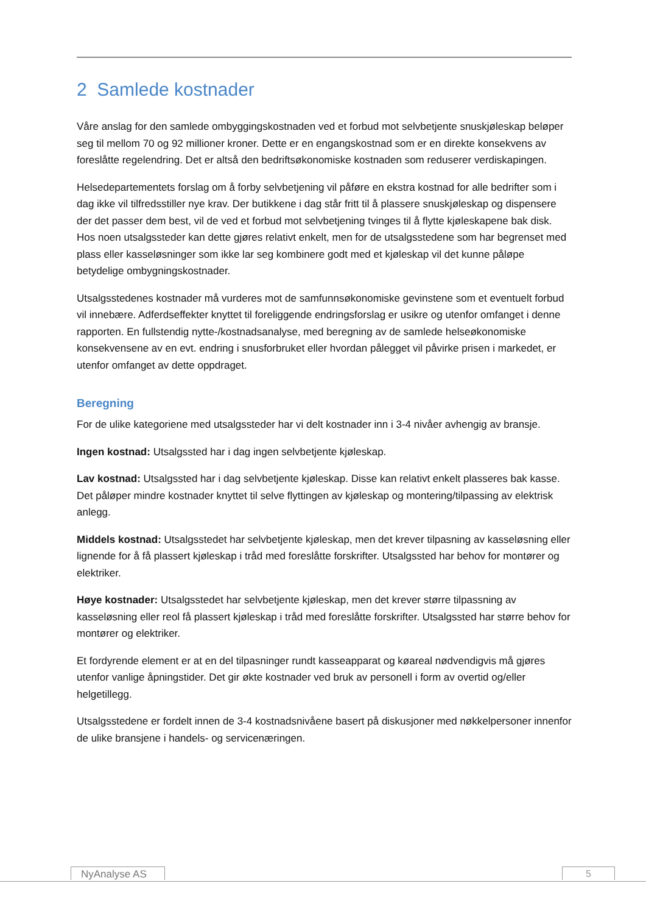2 Samlede kostnader
Våre anslag for den samlede ombyggingskostnaden ved et forbud mot selvbetjente snuskjøleskap beløper seg til mellom 70 og 92 millioner kroner. Dette er en engangskostnad som er en direkte konsekvens av foreslåtte regelendring. Det er altså den bedriftsøkonomiske kostnaden som reduserer verdiskapingen.
Helsedepartementets forslag om å forby selvbetjening vil påføre en ekstra kostnad for alle bedrifter som i dag ikke vil tilfredsstiller nye krav. Der butikkene i dag står fritt til å plassere snuskjøleskap og dispensere der det passer dem best, vil de ved et forbud mot selvbetjening tvinges til å flytte kjøleskapene bak disk. Hos noen utsalgssteder kan dette gjøres relativt enkelt, men for de utsalgsstedene som har begrenset med plass eller kasseløsninger som ikke lar seg kombinere godt med et kjøleskap vil det kunne påløpe betydelige ombygningskostnader.
Utsalgsstedenes kostnader må vurderes mot de samfunnsøkonomiske gevinstene som et eventuelt forbud vil innebære. Adferdseffekter knyttet til foreliggende endringsforslag er usikre og utenfor omfanget i denne rapporten. En fullstendig nytte-/kostnadsanalyse, med beregning av de samlede helseøkonomiske konsekvensene av en evt. endring i snusforbruket eller hvordan pålegget vil påvirke prisen i markedet, er utenfor omfanget av dette oppdraget.
Beregning
For de ulike kategoriene med utsalgssteder har vi delt kostnader inn i 3-4 nivåer avhengig av bransje.
Ingen kostnad: Utsalgssted har i dag ingen selvbetjente kjøleskap.
Lav kostnad: Utsalgssted har i dag selvbetjente kjøleskap. Disse kan relativt enkelt plasseres bak kasse. Det påløper mindre kostnader knyttet til selve flyttingen av kjøleskap og montering/tilpassing av elektrisk anlegg.
Middels kostnad: Utsalgsstedet har selvbetjente kjøleskap, men det krever tilpasning av kasseløsning eller lignende for å få plassert kjøleskap i tråd med foreslåtte forskrifter. Utsalgssted har behov for montører og elektriker.
Høye kostnader: Utsalgsstedet har selvbetjente kjøleskap, men det krever større tilpassning av kasseløsning eller reol få plassert kjøleskap i tråd med foreslåtte forskrifter. Utsalgssted har større behov for montører og elektriker.
Et fordyrende element er at en del tilpasninger rundt kasseapparat og køareal nødvendigvis må gjøres utenfor vanlige åpningstider. Det gir økte kostnader ved bruk av personell i form av overtid og/eller helgetillegg.
Utsalgsstedene er fordelt innen de 3-4 kostnadsnivåene basert på diskusjoner med nøkkelpersoner innenfor de ulike bransjene i handels- og servicenæringen.
NyAnalyse AS 5